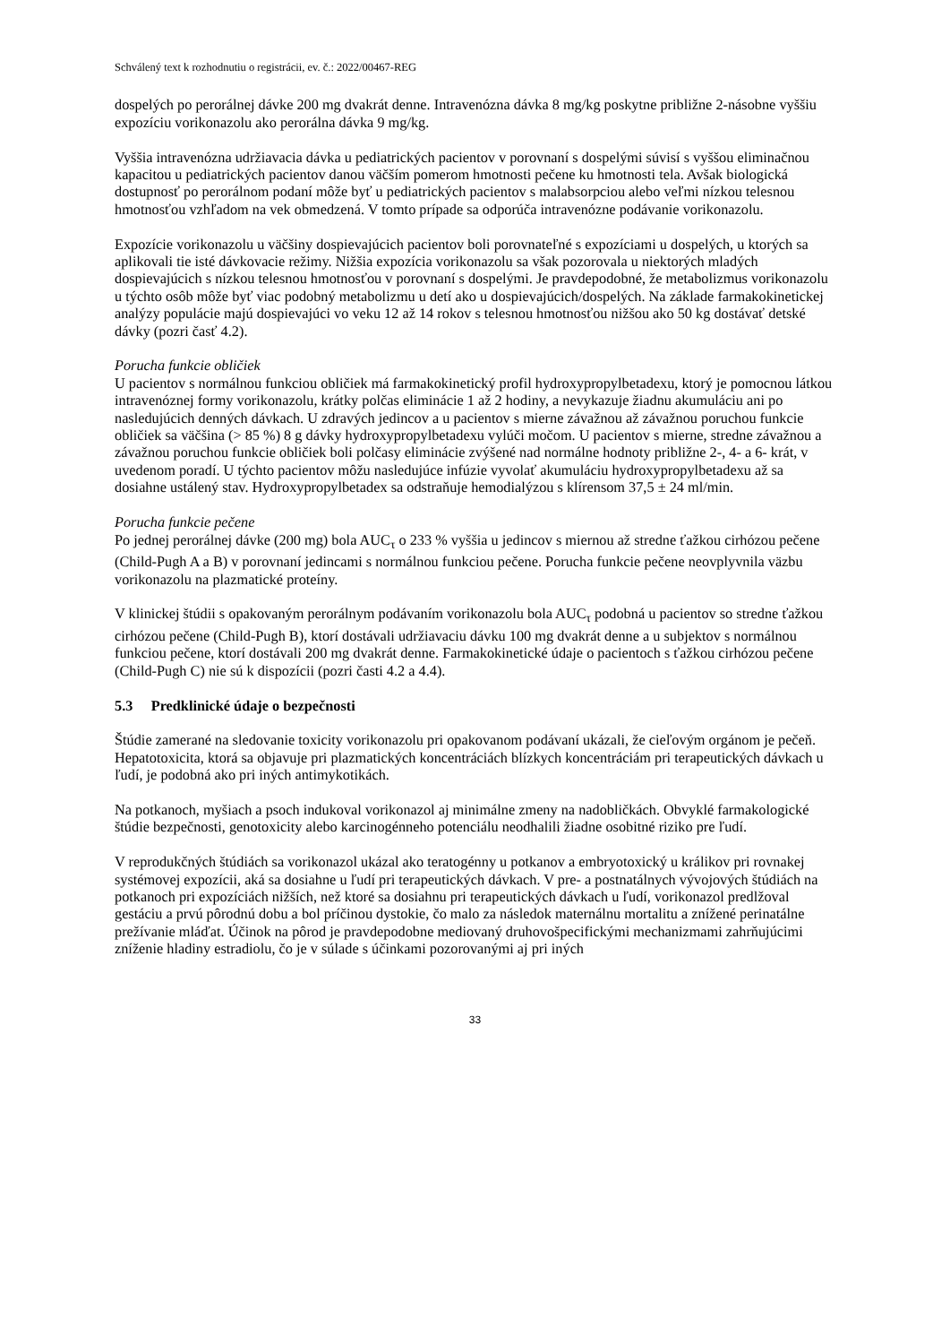Schválený text k rozhodnutiu o registrácii, ev. č.: 2022/00467-REG
dospelých po perorálnej dávke 200 mg dvakrát denne. Intravenózna dávka 8 mg/kg poskytne približne 2-násobne vyššiu expozíciu vorikonazolu ako perorálna dávka 9 mg/kg.
Vyššia intravenózna udržiavacia dávka u pediatrických pacientov v porovnaní s dospelými súvisí s vyššou eliminačnou kapacitou u pediatrických pacientov danou väčším pomerom hmotnosti pečene ku hmotnosti tela. Avšak biologická dostupnosť po perorálnom podaní môže byť u pediatrických pacientov s malabsorpciou alebo veľmi nízkou telesnou hmotnosťou vzhľadom na vek obmedzená. V tomto prípade sa odporúča intravenózne podávanie vorikonazolu.
Expozície vorikonazolu u väčšiny dospievajúcich pacientov boli porovnateľné s expozíciami u dospelých, u ktorých sa aplikovali tie isté dávkovacie režimy. Nižšia expozícia vorikonazolu sa však pozorovala u niektorých mladých dospievajúcich s nízkou telesnou hmotnosťou v porovnaní s dospelými. Je pravdepodobné, že metabolizmus vorikonazolu u týchto osôb môže byť viac podobný metabolizmu u detí ako u dospievajúcich/dospelých. Na základe farmakokinetickej analýzy populácie majú dospievajúci vo veku 12 až 14 rokov s telesnou hmotnosťou nižšou ako 50 kg dostávať detské dávky (pozri časť 4.2).
Porucha funkcie obličiek
U pacientov s normálnou funkciou obličiek má farmakokinetický profil hydroxypropylbetadexu, ktorý je pomocnou látkou intravenóznej formy vorikonazolu, krátky polčas eliminácie 1 až 2 hodiny, a nevykazuje žiadnu akumuláciu ani po nasledujúcich denných dávkach. U zdravých jedincov a u pacientov s mierne závažnou až závažnou poruchou funkcie obličiek sa väčšina (> 85 %) 8 g dávky hydroxypropylbetadexu vylúči močom. U pacientov s mierne, stredne závažnou a závažnou poruchou funkcie obličiek boli polčasy eliminácie zvýšené nad normálne hodnoty približne 2-, 4- a 6- krát, v uvedenom poradí. U týchto pacientov môžu nasledujúce infúzie vyvolať akumuláciu hydroxypropylbetadexu až sa dosiahne ustálený stav. Hydroxypropylbetadex sa odstraňuje hemodialýzou s klírensom 37,5 ± 24 ml/min.
Porucha funkcie pečene
Po jednej perorálnej dávke (200 mg) bola AUC<sub>τ</sub> o 233 % vyššia u jedincov s miernou až stredne ťažkou cirhózou pečene (Child-Pugh A a B) v porovnaní jedincami s normálnou funkciou pečene. Porucha funkcie pečene neovplyvnila väzbu vorikonazolu na plazmatické proteíny.
V klinickej štúdii s opakovaným perorálnym podávaním vorikonazolu bola AUC<sub>τ</sub> podobná u pacientov so stredne ťažkou cirhózou pečene (Child-Pugh B), ktorí dostávali udržiavaciu dávku 100 mg dvakrát denne a u subjektov s normálnou funkciou pečene, ktorí dostávali 200 mg dvakrát denne. Farmakokinetické údaje o pacientoch s ťažkou cirhózou pečene (Child-Pugh C) nie sú k dispozícii (pozri časti 4.2 a 4.4).
5.3 Predklinické údaje o bezpečnosti
Štúdie zamerané na sledovanie toxicity vorikonazolu pri opakovanom podávaní ukázali, že cieľovým orgánom je pečeň. Hepatotoxicita, ktorá sa objavuje pri plazmatických koncentráciách blízkych koncentráciám pri terapeutických dávkach u ľudí, je podobná ako pri iných antimykotikách.
Na potkanoch, myšiach a psoch indukoval vorikonazol aj minimálne zmeny na nadobličkách. Obvyklé farmakologické štúdie bezpečnosti, genotoxicity alebo karcinogénneho potenciálu neodhalili žiadne osobitné riziko pre ľudí.
V reprodukčných štúdiách sa vorikonazol ukázal ako teratogénny u potkanov a embryotoxický u králikov pri rovnakej systémovej expozícii, aká sa dosiahne u ľudí pri terapeutických dávkach. V pre- a postnatálnych vývojových štúdiách na potkanoch pri expozíciách nižších, než ktoré sa dosiahnu pri terapeutických dávkach u ľudí, vorikonazol predlžoval gestáciu a prvú pôrodnú dobu a bol príčinou dystokie, čo malo za následok maternálnu mortalitu a znížené perinatálne prežívanie mláďat. Účinok na pôrod je pravdepodobne mediovaný druhovošpecifickými mechanizmami zahrňujúcimi zníženie hladiny estradiolu, čo je v súlade s účinkami pozorovanými aj pri iných
33